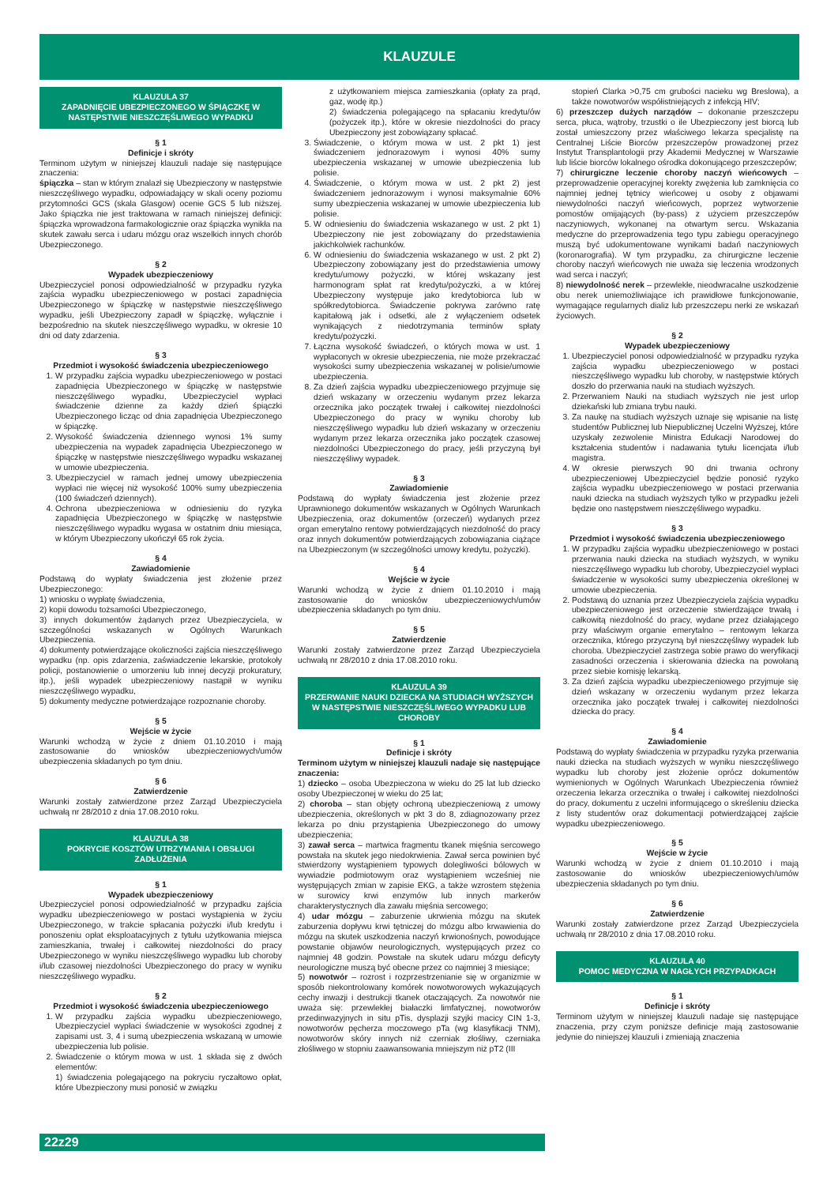KLAUZULE
KLAUZULA 37
ZAPADNIĘCIE UBEZPIECZONEGO W ŚPIĄCZKĘ W NASTĘPSTWIE NIESZCZĘŚLIWEGO WYPADKU
§ 1
Definicje i skróty
Terminom użytym w niniejszej klauzuli nadaje się następujące znaczenia:
śpiączka – stan w którym znalazł się Ubezpieczony w następstwie nieszczęśliwego wypadku, odpowiadający w skali oceny poziomu przytomności GCS (skala Glasgow) ocenie GCS 5 lub niższej. Jako śpiączka nie jest traktowana w ramach niniejszej definicji: śpiączka wprowadzona farmakologicznie oraz śpiączka wynikła na skutek zawału serca i udaru mózgu oraz wszelkich innych chorób Ubezpieczonego.
§ 2
Wypadek ubezpieczeniowy
Ubezpieczyciel ponosi odpowiedzialność w przypadku ryzyka zajścia wypadku ubezpieczeniowego w postaci zapadnięcia Ubezpieczonego w śpiączkę w następstwie nieszczęśliwego wypadku, jeśli Ubezpieczony zapadł w śpiączkę, wyłącznie i bezpośrednio na skutek nieszczęśliwego wypadku, w okresie 10 dni od daty zdarzenia.
§ 3
Przedmiot i wysokość świadczenia ubezpieczeniowego
1. W przypadku zajścia wypadku ubezpieczeniowego w postaci zapadnięcia Ubezpieczonego w śpiączkę w następstwie nieszczęśliwego wypadku, Ubezpieczyciel wypłaci świadczenie dzienne za każdy dzień śpiączki Ubezpieczonego licząc od dnia zapadnięcia Ubezpieczonego w śpiączkę.
2. Wysokość świadczenia dziennego wynosi 1% sumy ubezpieczenia na wypadek zapadnięcia Ubezpieczonego w śpiączkę w następstwie nieszczęśliwego wypadku wskazanej w umowie ubezpieczenia.
3. Ubezpieczyciel w ramach jednej umowy ubezpieczenia wypłaci nie więcej niż wysokość 100% sumy ubezpieczenia (100 świadczeń dziennych).
4. Ochrona ubezpieczeniowa w odniesieniu do ryzyka zapadnięcia Ubezpieczonego w śpiączkę w następstwie nieszczęśliwego wypadku wygasa w ostatnim dniu miesiąca, w którym Ubezpieczony ukończył 65 rok życia.
§ 4
Zawiadomienie
Podstawą do wypłaty świadczenia jest złożenie przez Ubezpieczonego:
1) wniosku o wypłatę świadczenia,
2) kopii dowodu tożsamości Ubezpieczonego,
3) innych dokumentów żądanych przez Ubezpieczyciela, w szczególności wskazanych w Ogólnych Warunkach Ubezpieczenia.
4) dokumenty potwierdzające okoliczności zajścia nieszczęśliwego wypadku (np. opis zdarzenia, zaświadczenie lekarskie, protokoły policji, postanowienie o umorzeniu lub innej decyzji prokuratury, itp.), jeśli wypadek ubezpieczeniowy nastąpił w wyniku nieszczęśliwego wypadku,
5) dokumenty medyczne potwierdzające rozpoznanie choroby.
§ 5
Wejście w życie
Warunki wchodzą w życie z dniem 01.10.2010 i mają zastosowanie do wniosków ubezpieczeniowych/umów ubezpieczenia składanych po tym dniu.
§ 6
Zatwierdzenie
Warunki zostały zatwierdzone przez Zarząd Ubezpieczyciela uchwałą nr 28/2010 z dnia 17.08.2010 roku.
KLAUZULA 38
POKRYCIE KOSZTÓW UTRZYMANIA I OBSŁUGI ZADŁUŻENIA
§ 1
Wypadek ubezpieczeniowy
Ubezpieczyciel ponosi odpowiedzialność w przypadku zajścia wypadku ubezpieczeniowego w postaci wystąpienia w życiu Ubezpieczonego, w trakcie spłacania pożyczki i/lub kredytu i ponoszeniu opłat eksploatacyjnych z tytułu użytkowania miejsca zamieszkania, trwałej i całkowitej niezdolności do pracy Ubezpieczonego w wyniku nieszczęśliwego wypadku lub choroby i/lub czasowej niezdolności Ubezpieczonego do pracy w wyniku nieszczęśliwego wypadku.
§ 2
Przedmiot i wysokość świadczenia ubezpieczeniowego
1. W przypadku zajścia wypadku ubezpieczeniowego, Ubezpieczyciel wypłaci świadczenie w wysokości zgodnej z zapisami ust. 3, 4 i sumą ubezpieczenia wskazaną w umowie ubezpieczenia lub polisie.
2. Świadczenie o którym mowa w ust. 1 składa się z dwóch elementów:
1) świadczenia polegającego na pokryciu ryczałtowo opłat, które Ubezpieczony musi ponosić w związku
z użytkowaniem miejsca zamieszkania (opłaty za prąd, gaz, wodę itp.)
2) świadczenia polegającego na spłacaniu kredytu/ów (pożyczek itp.), które w okresie niezdolności do pracy Ubezpieczony jest zobowiązany spłacać.
3. Świadczenie, o którym mowa w ust. 2 pkt 1) jest świadczeniem jednorazowym i wynosi 40% sumy ubezpieczenia wskazanej w umowie ubezpieczenia lub polisie.
4. Świadczenie, o którym mowa w ust. 2 pkt 2) jest świadczeniem jednorazowym i wynosi maksymalnie 60% sumy ubezpieczenia wskazanej w umowie ubezpieczenia lub polisie.
5. W odniesieniu do świadczenia wskazanego w ust. 2 pkt 1) Ubezpieczony nie jest zobowiązany do przedstawienia jakichkolwiek rachunków.
6. W odniesieniu do świadczenia wskazanego w ust. 2 pkt 2) Ubezpieczony zobowiązany jest do przedstawienia umowy kredytu/umowy pożyczki, w której wskazany jest harmonogram spłat rat kredytu/pożyczki, a w której Ubezpieczony występuje jako kredytobiorca lub w spółkredytobiorca. Świadczenie pokrywa zarówno ratę kapitałową jak i odsetki, ale z wyłączeniem odsetek wynikających z niedotrzymania terminów spłaty kredytu/pożyczki.
7. Łączna wysokość świadczeń, o których mowa w ust. 1 wypłaconych w okresie ubezpieczenia, nie może przekraczać wysokości sumy ubezpieczenia wskazanej w polisie/umowie ubezpieczenia.
8. Za dzień zajścia wypadku ubezpieczeniowego przyjmuje się dzień wskazany w orzeczeniu wydanym przez lekarza orzecznika jako początek trwałej i całkowitej niezdolności Ubezpieczonego do pracy w wyniku choroby lub nieszczęśliwego wypadku lub dzień wskazany w orzeczeniu wydanym przez lekarza orzecznika jako początek czasowej niezdolności Ubezpieczonego do pracy, jeśli przyczyną był nieszczęśliwy wypadek.
§ 3
Zawiadomienie
Podstawą do wypłaty świadczenia jest złożenie przez Uprawnionego dokumentów wskazanych w Ogólnych Warunkach Ubezpieczenia, oraz dokumentów (orzeczeń) wydanych przez organ emerytalno rentowy potwierdzających niezdolność do pracy oraz innych dokumentów potwierdzających zobowiązania ciążące na Ubezpieczonym (w szczególności umowy kredytu, pożyczki).
§ 4
Wejście w życie
Warunki wchodzą w życie z dniem 01.10.2010 i mają zastosowanie do wniosków ubezpieczeniowych/umów ubezpieczenia składanych po tym dniu.
§ 5
Zatwierdzenie
Warunki zostały zatwierdzone przez Zarząd Ubezpieczyciela uchwałą nr 28/2010 z dnia 17.08.2010 roku.
KLAUZULA 39
PRZERWANIE NAUKI DZIECKA NA STUDIACH WYŻSZYCH W NASTĘPSTWIE NIESZCZĘŚLIWEGO WYPADKU LUB CHOROBY
§ 1
Definicje i skróty
Terminom użytym w niniejszej klauzuli nadaje się następujące znaczenia:
1) dziecko – osoba Ubezpieczona w wieku do 25 lat lub dziecko osoby Ubezpieczonej w wieku do 25 lat;
2) choroba – stan objęty ochroną ubezpieczeniową z umowy ubezpieczenia, określonych w pkt 3 do 8, zdiagnozowany przez lekarza po dniu przystąpienia Ubezpieczonego do umowy ubezpieczenia;
3) zawał serca – martwica fragmentu tkanek mięśnia sercowego powstała na skutek jego niedokrwienia. Zawał serca powinien być stwierdzony wystąpieniem typowych dolegliwości bólowych w wywiadzie podmiotowym oraz wystąpieniem wcześniej nie występujących zmian w zapisie EKG, a także wzrostem stężenia w surowicy krwi enzymów lub innych markerów charakterystycznych dla zawału mięśnia sercowego;
4) udar mózgu – zaburzenie ukrwienia mózgu na skutek zaburzenia dopływu krwi tętniczej do mózgu albo krwawienia do mózgu na skutek uszkodzenia naczyń krwionośnych, powodujące powstanie objawów neurologicznych, występujących przez co najmniej 48 godzin. Powstałe na skutek udaru mózgu deficyty neurologiczne muszą być obecne przez co najmniej 3 miesiące;
5) nowotwór – rozrost i rozprzestrzenianie się w organizmie w sposób niekontrolowany komórek nowotworowych wykazujących cechy inwazji i destrukcji tkanek otaczających. Za nowotwór nie uważa się: przewlekłej białaczki limfatycznej, nowotworów przedinwazyjnych in situ pTis, dysplazji szyjki macicy CIN 1-3, nowotworów pęcherza moczowego pTa (wg klasyfikacji TNM), nowotworów skóry innych niż czerniak złośliwy, czerniaka złośliwego w stopniu zaawansowania mniejszym niż pT2 (III
stopień Clarka >0,75 cm grubości nacieku wg Breslowa), a także nowotworów współistniejących z infekcją HIV;
6) przeszczep dużych narządów – dokonanie przeszczepu serca, płuca, wątroby, trzustki o ile Ubezpieczony jest biorcą lub został umieszczony przez właściwego lekarza specjalistę na Centralnej Liście Biorców przeszczepów prowadzonej przez Instytut Transplantologii przy Akademii Medycznej w Warszawie lub liście biorców lokalnego ośrodka dokonującego przeszczepów;
7) chirurgiczne leczenie choroby naczyń wieńcowych – przeprowadzenie operacyjnej korekty zwężenia lub zamknięcia co najmniej jednej tętnicy wieńcowej u osoby z objawami niewydolności naczyń wieńcowych, poprzez wytworzenie pomostów omijających (by-pass) z użyciem przeszczepów naczyniowych, wykonanej na otwartym sercu. Wskazania medyczne do przeprowadzenia tego typu zabiegu operacyjnego muszą być udokumentowane wynikami badań naczyniowych (koronarografia). W tym przypadku, za chirurgiczne leczenie choroby naczyń wieńcowych nie uważa się leczenia wrodzonych wad serca i naczyń;
8) niewydolność nerek – przewlekłe, nieodwracalne uszkodzenie obu nerek uniemożliwiające ich prawidłowe funkcjonowanie, wymagające regularnych dializ lub przeszczepu nerki ze wskazań życiowych.
§ 2
Wypadek ubezpieczeniowy
1. Ubezpieczyciel ponosi odpowiedzialność w przypadku ryzyka zajścia wypadku ubezpieczeniowego w postaci nieszczęśliwego wypadku lub choroby, w następstwie których doszło do przerwania nauki na studiach wyższych.
2. Przerwaniem Nauki na studiach wyższych nie jest urlop dziekański lub zmiana trybu nauki.
3. Za naukę na studiach wyższych uznaje się wpisanie na listę studentów Publicznej lub Niepublicznej Uczelni Wyższej, które uzyskały zezwolenie Ministra Edukacji Narodowej do kształcenia studentów i nadawania tytułu licencjata i/lub magistra.
4. W okresie pierwszych 90 dni trwania ochrony ubezpieczeniowej Ubezpieczyciel będzie ponosić ryzyko zajścia wypadku ubezpieczeniowego w postaci przerwania nauki dziecka na studiach wyższych tylko w przypadku jeżeli będzie ono następstwem nieszczęśliwego wypadku.
§ 3
Przedmiot i wysokość świadczenia ubezpieczeniowego
1. W przypadku zajścia wypadku ubezpieczeniowego w postaci przerwania nauki dziecka na studiach wyższych, w wyniku nieszczęśliwego wypadku lub choroby, Ubezpieczyciel wypłaci świadczenie w wysokości sumy ubezpieczenia określonej w umowie ubezpieczenia.
2. Podstawą do uznania przez Ubezpieczyciela zajścia wypadku ubezpieczeniowego jest orzeczenie stwierdzające trwałą i całkowitą niezdolność do pracy, wydane przez działającego przy właściwym organie emerytalno – rentowym lekarza orzecznika, którego przyczyną był nieszczęśliwy wypadek lub choroba. Ubezpieczyciel zastrzega sobie prawo do weryfikacji zasadności orzeczenia i skierowania dziecka na powołaną przez siebie komisję lekarską.
3. Za dzień zajścia wypadku ubezpieczeniowego przyjmuje się dzień wskazany w orzeczeniu wydanym przez lekarza orzecznika jako początek trwałej i całkowitej niezdolności dziecka do pracy.
§ 4
Zawiadomienie
Podstawą do wypłaty świadczenia w przypadku ryzyka przerwania nauki dziecka na studiach wyższych w wyniku nieszczęśliwego wypadku lub choroby jest złożenie oprócz dokumentów wymienionych w Ogólnych Warunkach Ubezpieczenia również orzeczenia lekarza orzecznika o trwałej i całkowitej niezdolności do pracy, dokumentu z uczelni informującego o skreśleniu dziecka z listy studentów oraz dokumentacji potwierdzającej zajście wypadku ubezpieczeniowego.
§ 5
Wejście w życie
Warunki wchodzą w życie z dniem 01.10.2010 i mają zastosowanie do wniosków ubezpieczeniowych/umów ubezpieczenia składanych po tym dniu.
§ 6
Zatwierdzenie
Warunki zostały zatwierdzone przez Zarząd Ubezpieczyciela uchwałą nr 28/2010 z dnia 17.08.2010 roku.
KLAUZULA 40
POMOC MEDYCZNA W NAGŁYCH PRZYPADKACH
§ 1
Definicje i skróty
Terminom użytym w niniejszej klauzuli nadaje się następujące znaczenia, przy czym poniższe definicje mają zastosowanie jedynie do niniejszej klauzuli i zmieniają znaczenia
22z29